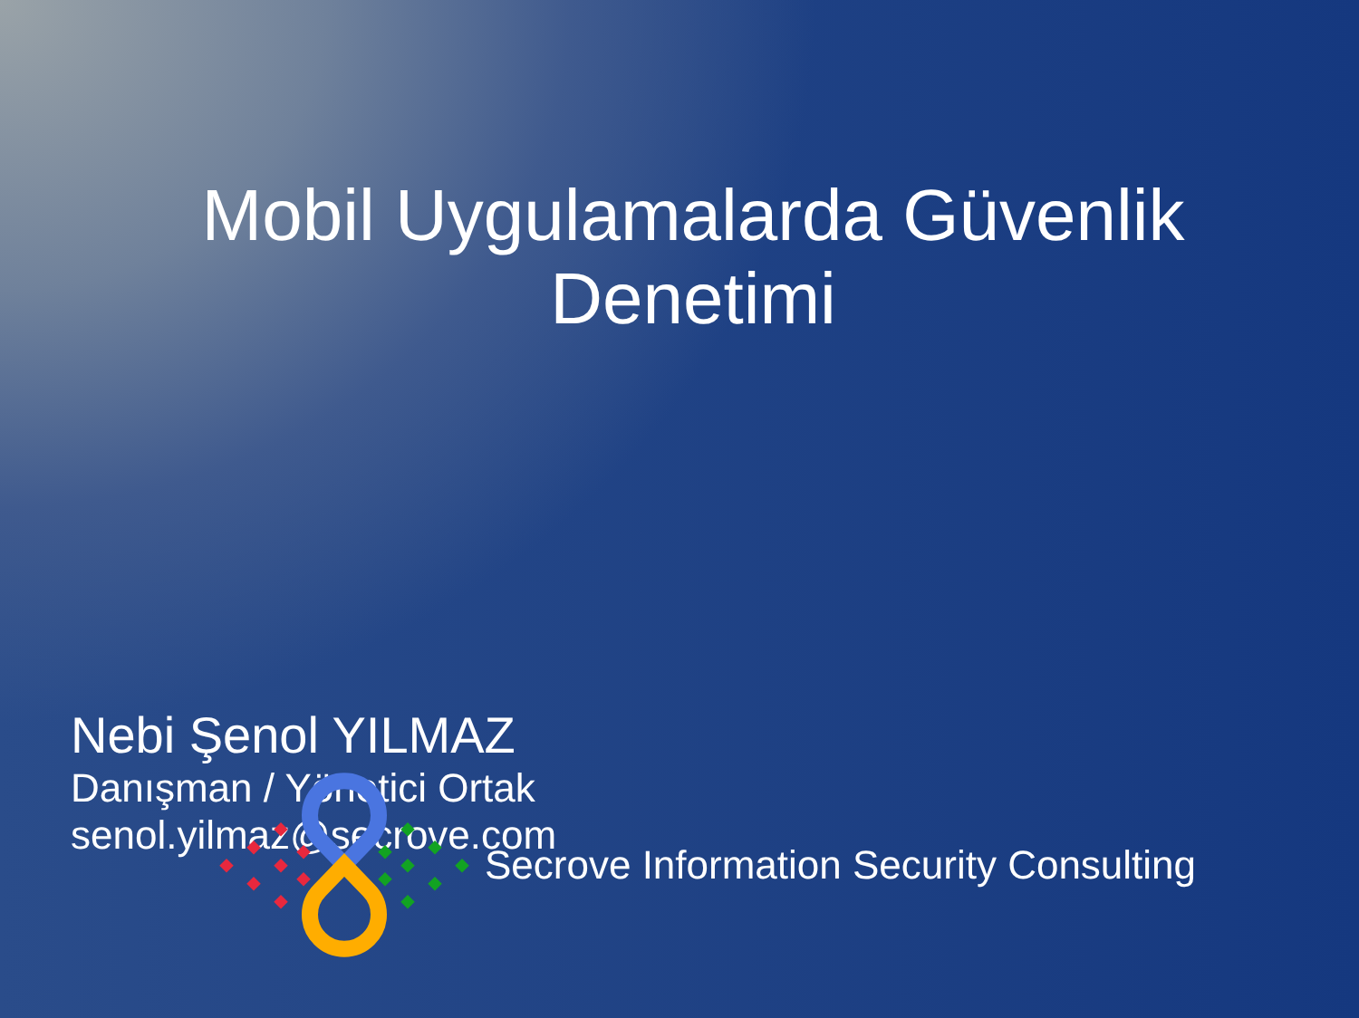Mobil Uygulamalarda Güvenlik
Denetimi
Nebi Şenol YILMAZ
Danışman / Yönetici Ortak
senol.yilmaz@secrove.com
Secrove Information Security Consulting